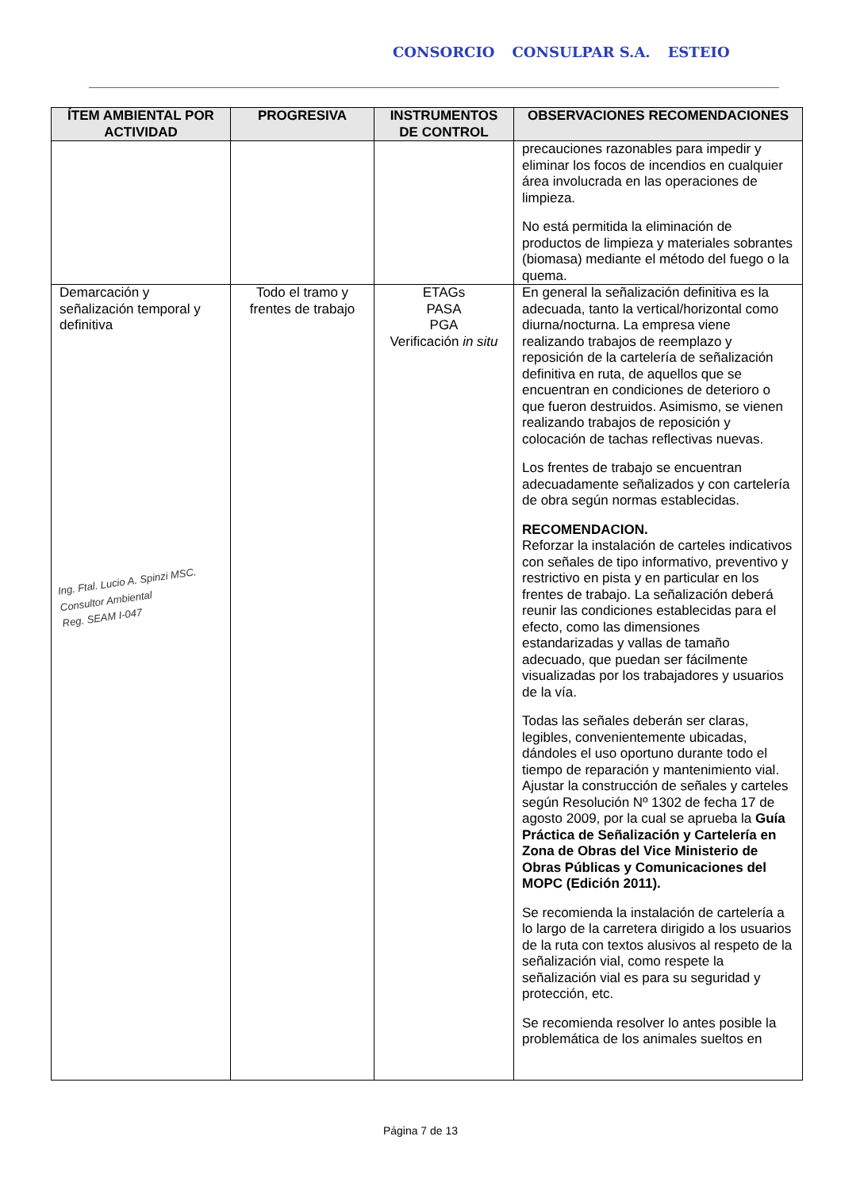CONSORCIO CONSULPAR S.A. ESTEIO
| ÍTEM AMBIENTAL POR ACTIVIDAD | PROGRESIVA | INSTRUMENTOS DE CONTROL | OBSERVACIONES RECOMENDACIONES |
| --- | --- | --- | --- |
| | | | precauciones razonables para impedir y eliminar los focos de incendios en cualquier área involucrada en las operaciones de limpieza. No está permitida la eliminación de productos de limpieza y materiales sobrantes (biomasa) mediante el método del fuego o la quema. |
| Demarcación y señalización temporal y definitiva Ing. Ftal. Lucio A. Spinzi MSC. Consultor Ambiental Reg. SEAM I-047 | Todo el tramo y frentes de trabajo | ETAGs PASA PGA Verificación in situ | En general la señalización definitiva es la adecuada, tanto la vertical/horizontal como diurna/nocturna. La empresa viene realizando trabajos de reemplazo y reposición de la cartelería de señalización definitiva en ruta, de aquellos que se encuentran en condiciones de deterioro o que fueron destruidos. Asimismo, se vienen realizando trabajos de reposición y colocación de tachas reflectivas nuevas. Los frentes de trabajo se encuentran adecuadamente señalizados y con cartelería de obra según normas establecidas. RECOMENDACION. Reforzar la instalación de carteles indicativos con señales de tipo informativo, preventivo y restrictivo en pista y en particular en los frentes de trabajo. La señalización deberá reunir las condiciones establecidas para el efecto, como las dimensiones estandarizadas y vallas de tamaño adecuado, que puedan ser fácilmente visualizadas por los trabajadores y usuarios de la vía. Todas las señales deberán ser claras, legibles, convenientemente ubicadas, dándoles el uso oportuno durante todo el tiempo de reparación y mantenimiento vial. Ajustar la construcción de señales y carteles según Resolución Nº 1302 de fecha 17 de agosto 2009, por la cual se aprueba la Guía Práctica de Señalización y Cartelería en Zona de Obras del Vice Ministerio de Obras Públicas y Comunicaciones del MOPC (Edición 2011). Se recomienda la instalación de cartelería a lo largo de la carretera dirigido a los usuarios de la ruta con textos alusivos al respeto de la señalización vial, como respete la señalización vial es para su seguridad y protección, etc. Se recomienda resolver lo antes posible la problemática de los animales sueltos en |
Página 7 de 13